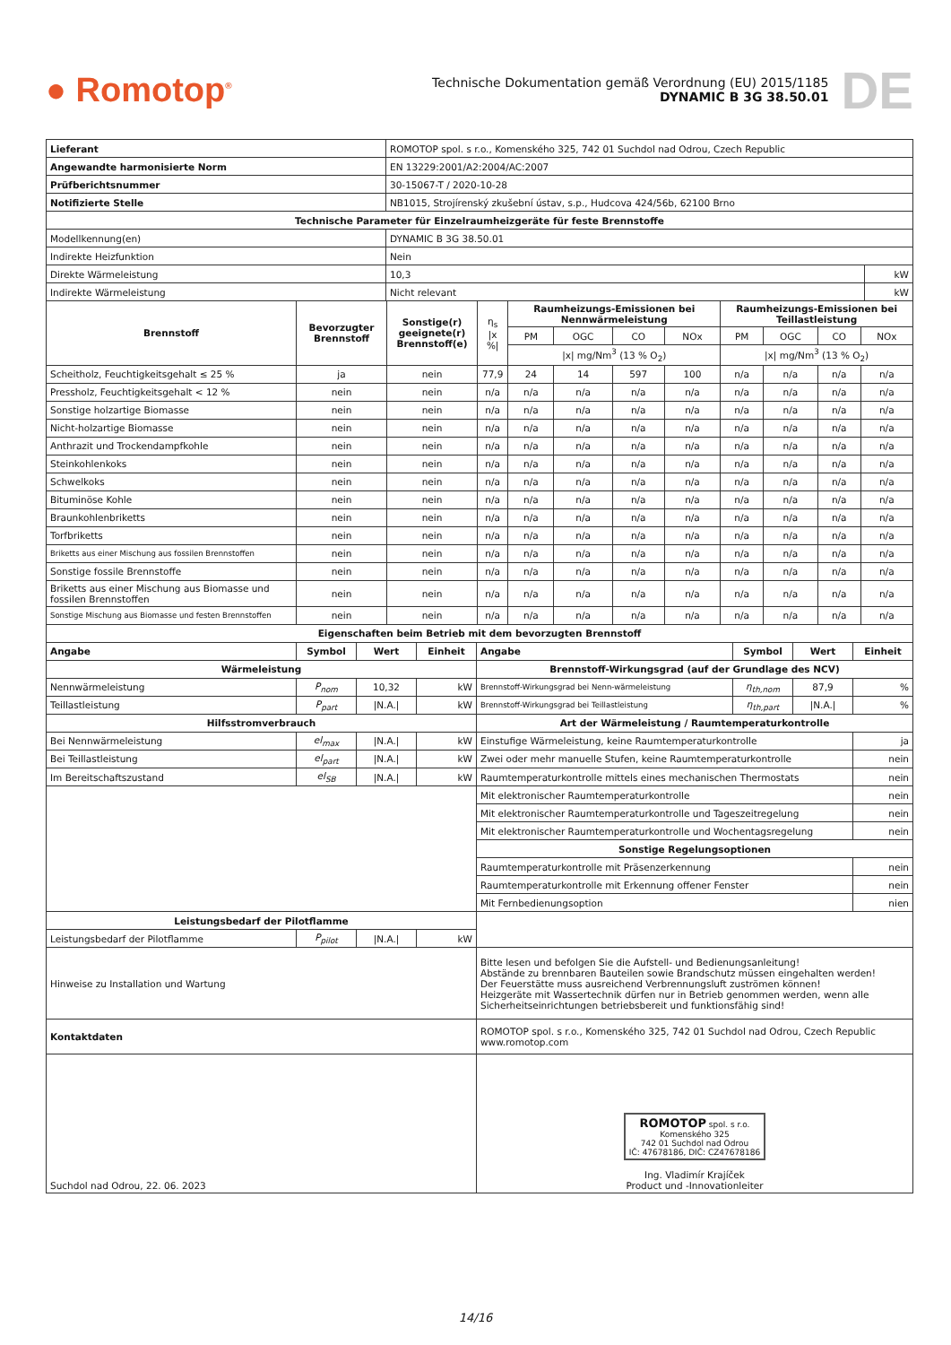● Romotop<sup>®</sup>
Technische Dokumentation gemäß Verordnung (EU) 2015/1185
DYNAMIC B 3G 38.50.01
DE
| Lieferant | ROMOTOP spol. s r.o., Komenského 325, 742 01 Suchdol nad Odrou, Czech Republic | |
| Angewandte harmonisierte Norm | EN 13229:2001/A2:2004/AC:2007 | |
| Prüfberichtsnummer | 30-15067-T / 2020-10-28 | |
| Notifizierte Stelle | NB1015, Strojírenský zkušební ústav, s.p., Hudcova 424/56b, 62100 Brno | |
| Technische Parameter für Einzelraumheizgeräte für feste Brennstoffe | | |
| Modellkennung(en) | DYNAMIC B 3G 38.50.01 | |
| Indirekte Heizfunktion | Nein | |
| Direkte Wärmeleistung | 10,3 | kW |
| Indirekte Wärmeleistung | Nicht relevant | kW |
| Brennstoff | Bevorzugter Brennstoff | Sonstige(r) geeignete(r) Brennstoff(e) | η<sub>s</sub> /x %/ | Raumheizungs-Emissionen bei Nennwärmeleistung | | | | Raumheizungs-Emissionen bei Teillastleistung | | | |
| --- | --- | --- | --- | --- | --- | --- | --- | --- | --- | --- | --- |
| | | | | PM | OGC | CO | NOx | PM | OGC | CO | NOx |
| | | | | /x/ mg/Nm<sup>3</sup> (13 % O<sub>2</sub>) | | | | /x/ mg/Nm<sup>3</sup> (13 % O<sub>2</sub>) | | | |
| Scheitholz, Feuchtigkeitsgehalt ≤ 25 % | ja | nein | 77,9 | 24 | 14 | 597 | 100 | n/a | n/a | n/a | n/a |
| Pressholz, Feuchtigkeitsgehalt < 12 % | nein | nein | n/a | n/a | n/a | n/a | n/a | n/a | n/a | n/a | n/a |
| Sonstige holzartige Biomasse | nein | nein | n/a | n/a | n/a | n/a | n/a | n/a | n/a | n/a | n/a |
| Nicht-holzartige Biomasse | nein | nein | n/a | n/a | n/a | n/a | n/a | n/a | n/a | n/a | n/a |
| Anthrazit und Trockendampfkohle | nein | nein | n/a | n/a | n/a | n/a | n/a | n/a | n/a | n/a | n/a |
| Steinkohlenkoks | nein | nein | n/a | n/a | n/a | n/a | n/a | n/a | n/a | n/a | n/a |
| Schwelkoks | nein | nein | n/a | n/a | n/a | n/a | n/a | n/a | n/a | n/a | n/a |
| Bituminöse Kohle | nein | nein | n/a | n/a | n/a | n/a | n/a | n/a | n/a | n/a | n/a |
| Braunkohlenbriketts | nein | nein | n/a | n/a | n/a | n/a | n/a | n/a | n/a | n/a | n/a |
| Torfbriketts | nein | nein | n/a | n/a | n/a | n/a | n/a | n/a | n/a | n/a | n/a |
| Briketts aus einer Mischung aus fossilen Brennstoffen | nein | nein | n/a | n/a | n/a | n/a | n/a | n/a | n/a | n/a | n/a |
| Sonstige fossile Brennstoffe | nein | nein | n/a | n/a | n/a | n/a | n/a | n/a | n/a | n/a | n/a |
| Briketts aus einer Mischung aus Biomasse und fossilen Brennstoffen | nein | nein | n/a | n/a | n/a | n/a | n/a | n/a | n/a | n/a | n/a |
| Sonstige Mischung aus Biomasse und festen Brennstoffen | nein | nein | n/a | n/a | n/a | n/a | n/a | n/a | n/a | n/a | n/a |
| Eigenschaften beim Betrieb mit dem bevorzugten Brennstoff | | | | | | | |
| --- | --- | --- | --- | --- | --- | --- | --- |
| Angabe | Symbol | Wert | Einheit | Angabe | Symbol | Wert | Einheit |
| Wärmeleistung | | | | Brennstoff-Wirkungsgrad (auf der Grundlage des NCV) | | | |
| Nennwärmeleistung | P<sub>nom</sub> | 10,32 | kW | Brennstoff-Wirkungsgrad bei Nenn-wärmeleistung | η<sub>th,nom</sub> | 87,9 | % |
| Teillastleistung | P<sub>part</sub> | /N.A./ | kW | Brennstoff-Wirkungsgrad bei Teillastleistung | η<sub>th,part</sub> | /N.A./ | % |
| Hilfsstromverbrauch | | | | Art der Wärmeleistung / Raumtemperaturkontrolle | | | |
| Bei Nennwärmeleistung | el<sub>max</sub> | /N.A./ | kW | Einstufige Wärmeleistung, keine Raumtemperaturkontrolle | | | ja |
| Bei Teillastleistung | el<sub>part</sub> | /N.A./ | kW | Zwei oder mehr manuelle Stufen, keine Raumtemperaturkontrolle | | | nein |
| Im Bereitschaftszustand | el<sub>SB</sub> | /N.A./ | kW | Raumtemperaturkontrolle mittels eines mechanischen Thermostats | | | nein |
| | | | | Mit elektronischer Raumtemperaturkontrolle | | | nein |
| | | | | Mit elektronischer Raumtemperaturkontrolle und Tageszeitregelung | | | nein |
| | | | | Mit elektronischer Raumtemperaturkontrolle und Wochentagsregelung | | | nein |
| | | | | Sonstige Regelungsoptionen | | | |
| | | | | Raumtemperaturkontrolle mit Präsenzerkennung | | | nein |
| | | | | Raumtemperaturkontrolle mit Erkennung offener Fenster | | | nein |
| | | | | Mit Fernbedienungsoption | | | nien |
| Leistungsbedarf der Pilotflamme | | | | | | | |
| Leistungsbedarf der Pilotflamme | P<sub>pilot</sub> | /N.A./ | kW | | | | |
| Hinweise zu Installation und Wartung | | | | Bitte lesen und befolgen Sie die Aufstell- und Bedienungsanleitung! Abstände zu brennbaren Bauteilen sowie Brandschutz müssen eingehalten werden! Der Feuerstätte muss ausreichend Verbrennungsluft zuströmen können! Heizgeräte mit Wassertechnik dürfen nur in Betrieb genommen werden, wenn alle Sicherheitseinrichtungen betriebsbereit und funktionsfähig sind! | | | |
| Kontaktdaten | | | | ROMOTOP spol. s r.o., Komenského 325, 742 01 Suchdol nad Odrou, Czech Republic www.romotop.com | | | |
| Suchdol nad Odrou, 22. 06. 2023 | | | | ROMOTOP spol. s r.o. Komenského 325 742 01 Suchdol nad Odrou IČ: 47678186, DIČ: CZ47678186 Ing. Vladimír Krajíček Product und -Innovationleiter | | | |
14/16